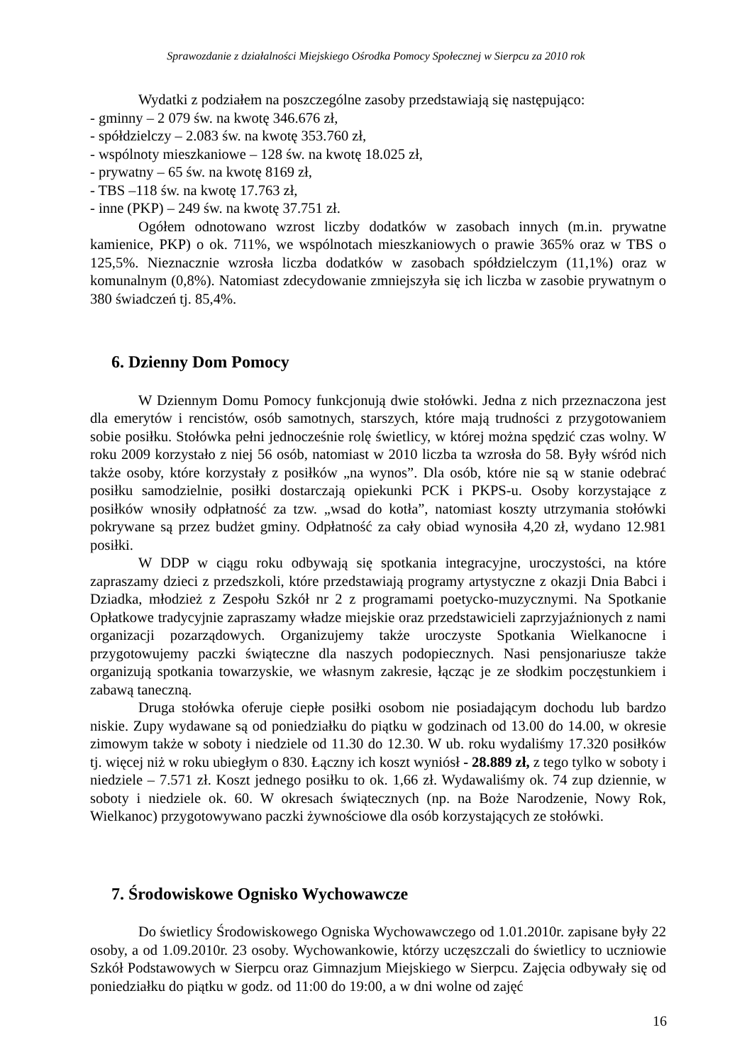Sprawozdanie z działalności Miejskiego Ośrodka Pomocy Społecznej w Sierpcu za 2010 rok
Wydatki z podziałem na poszczególne zasoby przedstawiają się następująco:
- gminny – 2 079 św. na kwotę 346.676 zł,
- spółdzielczy – 2.083 św. na kwotę 353.760 zł,
- wspólnoty mieszkaniowe – 128 św. na kwotę 18.025 zł,
- prywatny – 65 św. na kwotę 8169 zł,
- TBS –118 św. na kwotę 17.763 zł,
- inne (PKP) – 249 św. na kwotę 37.751 zł.
Ogółem odnotowano wzrost liczby dodatków w zasobach innych (m.in. prywatne kamienice, PKP) o ok. 711%, we wspólnotach mieszkaniowych o prawie 365% oraz w TBS o 125,5%. Nieznacznie wzrosła liczba dodatków w zasobach spółdzielczym (11,1%) oraz w komunalnym (0,8%). Natomiast zdecydowanie zmniejszyła się ich liczba w zasobie prywatnym o 380 świadczeń tj. 85,4%.
6. Dzienny Dom Pomocy
W Dziennym Domu Pomocy funkcjonują dwie stołówki. Jedna z nich przeznaczona jest dla emerytów i rencistów, osób samotnych, starszych, które mają trudności z przygotowaniem sobie posiłku. Stołówka pełni jednocześnie rolę świetlicy, w której można spędzić czas wolny. W roku 2009 korzystało z niej 56 osób, natomiast w 2010 liczba ta wzrosła do 58. Były wśród nich także osoby, które korzystały z posiłków „na wynos”. Dla osób, które nie są w stanie odebrać posiłku samodzielnie, posiłki dostarczają opiekunki PCK i PKPS-u. Osoby korzystające z posiłków wnosiły odpłatność za tzw. „wsad do kotła”, natomiast koszty utrzymania stołówki pokrywane są przez budżet gminy. Odpłatność za cały obiad wynosiła 4,20 zł, wydano 12.981 posiłki.
W DDP w ciągu roku odbywają się spotkania integracyjne, uroczystości, na które zapraszamy dzieci z przedszkoli, które przedstawiają programy artystyczne z okazji Dnia Babci i Dziadka, młodzież z Zespołu Szkół nr 2 z programami poetycko-muzycznymi. Na Spotkanie Opłatkowe tradycyjnie zapraszamy władze miejskie oraz przedstawicieli zaprzyjaźnionych z nami organizacji pozarządowych. Organizujemy także uroczyste Spotkania Wielkanocne i przygotowujemy paczki świąteczne dla naszych podopiecznych. Nasi pensjonariusze także organizują spotkania towarzyskie, we własnym zakresie, łącząc je ze słodkim poczęstunkiem i zabawą taneczną.
Druga stołówka oferuje ciepłe posiłki osobom nie posiadającym dochodu lub bardzo niskie. Zupy wydawane są od poniedziałku do piątku w godzinach od 13.00 do 14.00, w okresie zimowym także w soboty i niedziele od 11.30 do 12.30. W ub. roku wydaliśmy 17.320 posiłków tj. więcej niż w roku ubiegłym o 830. Łączny ich koszt wyniósł - 28.889 zł, z tego tylko w soboty i niedziele – 7.571 zł. Koszt jednego posiłku to ok. 1,66 zł. Wydawaliśmy ok. 74 zup dziennie, w soboty i niedziele ok. 60. W okresach świątecznych (np. na Boże Narodzenie, Nowy Rok, Wielkanoc) przygotowywano paczki żywnościowe dla osób korzystających ze stołówki.
7. Środowiskowe Ognisko Wychowawcze
Do świetlicy Środowiskowego Ogniska Wychowawczego od 1.01.2010r. zapisane były 22 osoby, a od 1.09.2010r. 23 osoby. Wychowankowie, którzy uczęszczali do świetlicy to uczniowie Szkół Podstawowych w Sierpcu oraz Gimnazjum Miejskiego w Sierpcu. Zajęcia odbywały się od poniedziałku do piątku w godz. od 11:00 do 19:00, a w dni wolne od zajęć
16